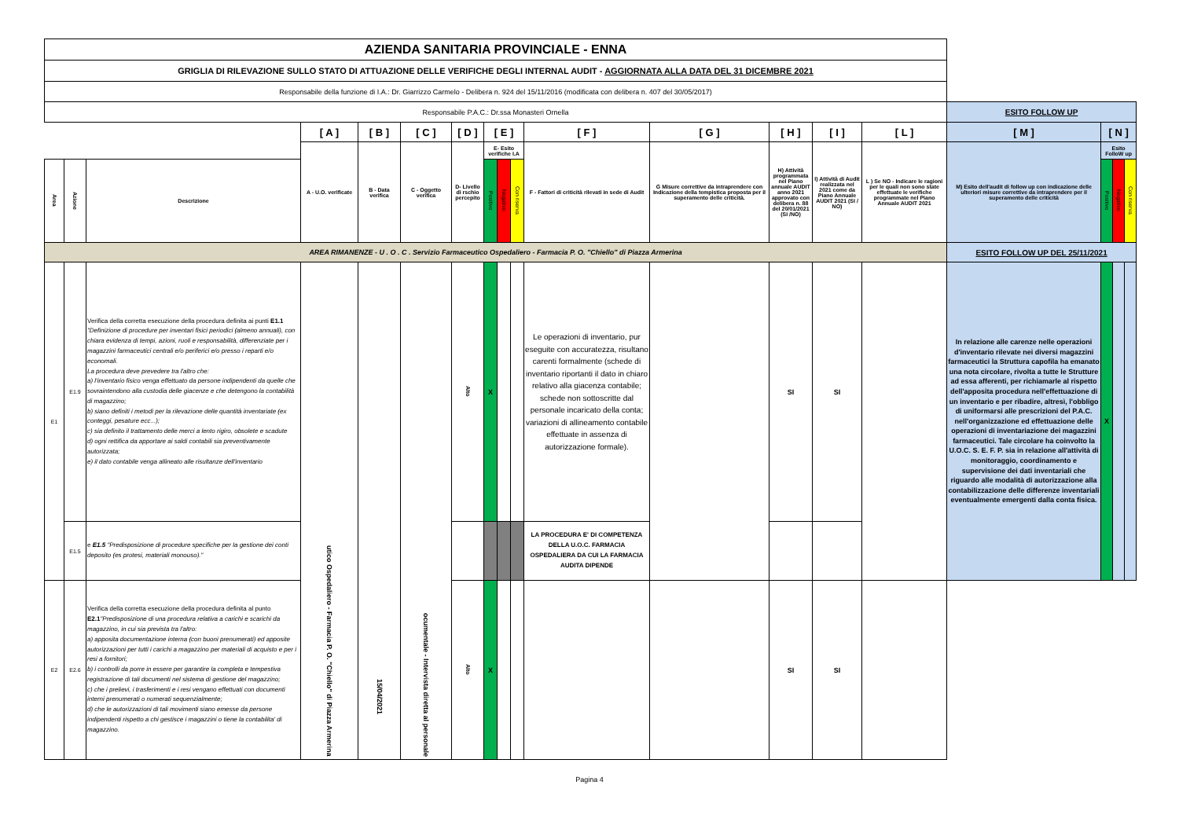| AZIENDA SANITARIA PROVINCIALE - ENNA | | | | | | | | | | | | | | | | | | |
| GRIGLIA DI RILEVAZIONE SULLO STATO DI ATTUAZIONE DELLE VERIFICHE DEGLI INTERNAL AUDIT - AGGIORNATA ALLA DATA DEL 31 DICEMBRE 2021 | | | | | | | | | | | | | | | | | | |
| Responsabile della funzione di I.A.: Dr. Giarrizzo Carmelo - Delibera n. 924 del 15/11/2016 (modificata con delibera n. 407 del 30/05/2017) | | | | | | | | | | | | | | | | | | |
| Responsabile P.A.C.: Dr.ssa Monasteri Ornella | | | | | | | | | | | | | | | ESITO FOLLOW UP | | | |
| | | | [ A ] | [ B ] | [ C ] | [ D ] | [ E ] | | | [ F ] | [ G ] | [ H ] | [ I ] | [ L ] | [ M ] | [ N ] | | |
| | | | A - U.O. verificate | B - Data verifica | C - Oggetto verifica | D- Livello di rschio percepito | E- Esito verifiche I.A | | | F - Fattori di criticità rilevati in sede di Audit | G Misure correttive da intraprendere con Indicazione della tempistica proposta per il superamento delle criticità. | H) Attività programmata nel Piano annuale AUDIT anno 2021 approvato con delibera n. 88 del 20/01/2021 (SI /NO) | I) Attività di Audit realizzata nel 2021 come da Piano Annuale AUDIT 2021 (SI / NO) | L ) Se NO - Indicare le ragioni per le quali non sono state effettuate le verifiche programmate nel Piano Annuale AUDIT 2021 | M) Esito dell'audit di follow up con indicazione delle ulteriori misure correttive da intraprendere per il superamento delle criticità | Esito FolloW up | | |
| Area | Azione | Descrizione | | | | | Positivo | Negativo | Con riserva | | | | | | | Positivo | Negativo | Con riserva |
| AREA RIMANENZE - U . O . C . Servizio Farmaceutico Ospedaliero - Farmacia P. O. "Chiello" di Piazza Armerina | | | | | | | | | | | | | | | ESITO FOLLOW UP DEL 25/11/2021 | | | |
| E1 | E1.9 | Verifica della corretta esecuzione della procedura definita ai punti E1.1 "Definizione di procedure per inventari fisici periodici (almeno annuali), con chiara evidenza di tempi, azioni, ruoli e responsabilità, differenziate per i magazzini farmaceutici centrali e/o periferici e/o presso i reparti e/o economali. La procedura deve prevedere tra l'altro che: a) l'inventario fisico venga effettuato da persone indipendenti da quelle che sovraintendono alla custodia delle giacenze e che detengono la contabilità di magazzino; b) siano definiti i metodi per la rilevazione delle quantità inventariate (ex conteggi, pesature ecc...); c) sia definito il trattamento delle merci a lento rigiro, obsolete e scadute d) ogni rettifica da apportare ai saldi contabili sia preventivamente autorizzata; e) il dato contabile venga allineato alle risultanze dell'inventario | utico Ospedaliero - Farmacia P. O. "Chiello" di Piazza Armerina | 15/04/2021 | ocumentale - Intervista diretta al personale | Alto | X | | | Le operazioni di inventario, pur eseguite con accuratezza, risultano carenti formalmente (schede di inventario riportanti il dato in chiaro relativo alla giacenza contabile; schede non sottoscritte dal personale incaricato della conta; variazioni di allineamento contabile effettuate in assenza di autorizzazione formale). | | SI | SI | | In relazione alle carenze nelle operazioni d'inventario rilevate nei diversi magazzini farmaceutici la Struttura capofila ha emanato una nota circolare, rivolta a tutte le Strutture ad essa afferenti, per richiamarle al rispetto dell'apposita procedura nell'effettuazione di un inventario e per ribadire, altresì, l'obbligo di uniformarsi alle prescrizioni del P.A.C. nell'organizzazione ed effettuazione delle operazioni di inventariazione dei magazzini farmaceutici. Tale circolare ha coinvolto la U.O.C. S. E. F. P. sia in relazione all'attività di monitoraggio, coordinamento e supervisione dei dati inventariali che riguardo alle modalità di autorizzazione alla contabilizzazione delle differenze inventariali eventualmente emergenti dalla conta fisica. | X | | |
| | E1.5 | e E1.5 "Predisposizione di procedure specifiche per la gestione dei conti deposito (es protesi, materiali monouso)." | | | | | | | | LA PROCEDURA E' DI COMPETENZA DELLA U.O.C. FARMACIA OSPEDALIERA DA CUI LA FARMACIA AUDITA DIPENDE | | | | | | | | |
| E2 | E2.6 | Verifica della corretta esecuzione della procedura definita al punto E2.1 "Predisposizione di una procedura relativa a carichi e scarichi da magazzino, in cui sia prevista tra l'altro: a) apposita documentazione interna (con buoni prenumerati) ed apposite autorizzazioni per tutti i carichi a magazzino per materiali di acquisto e per i resi a fornitori; b) i controlli da porre in essere per garantire la completa e tempestiva registrazione di tali documenti nel sistema di gestione del magazzino; c) che i prelievi, i trasferimenti e i resi vengano effettuati con documenti interni prenumerati o numerati sequenzialmente; d) che le autorizzazioni di tali movimenti siano emesse da persone indipendenti rispetto a chi gestisce i magazzini o tiene la contabilita' di magazzino. | | | | Alto | X | | | | | SI | SI | | | | | |
Pagina 4